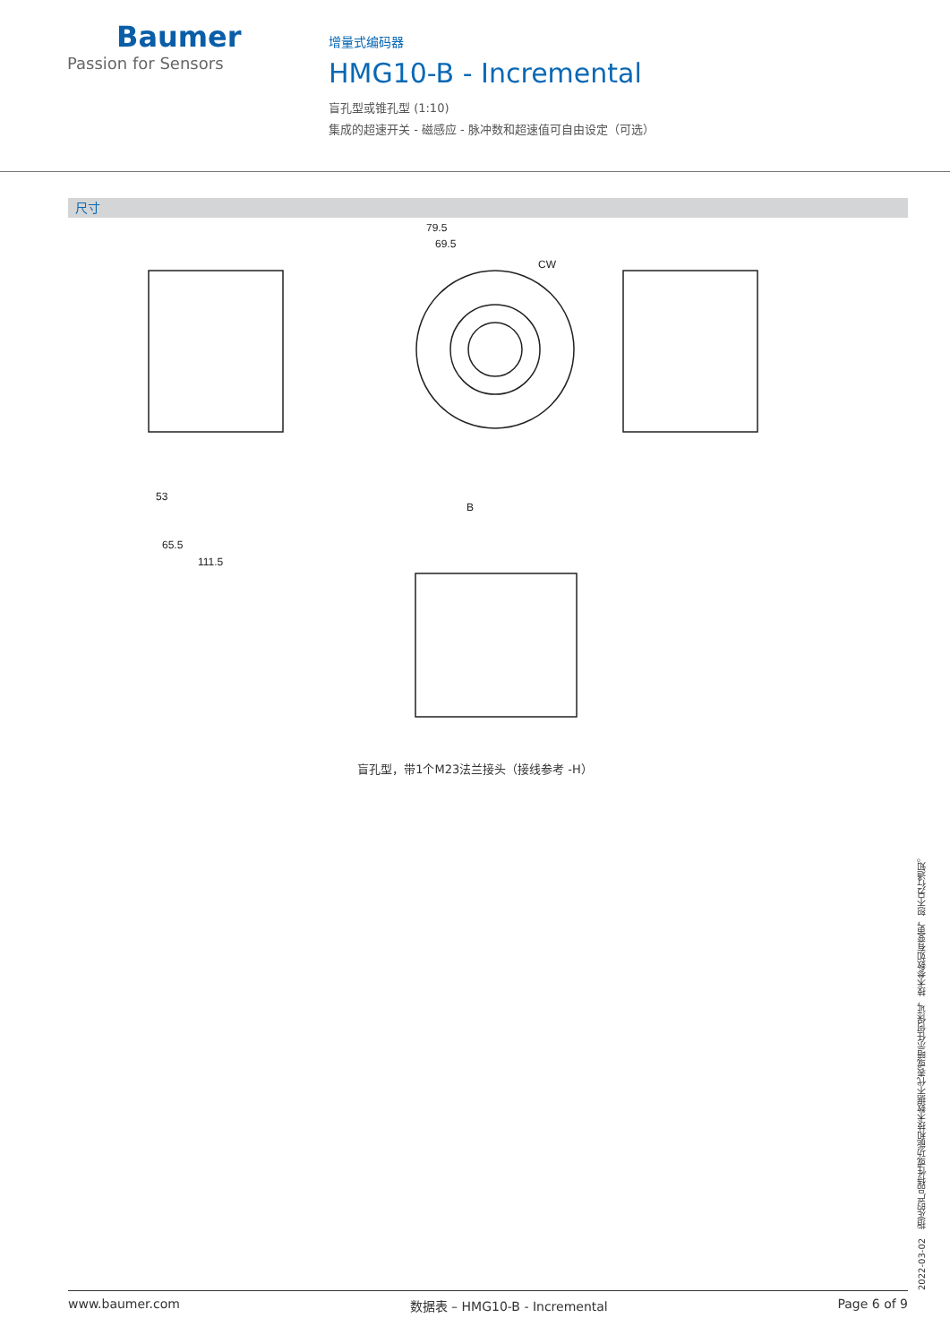Baumer
Passion for Sensors
增量式编码器
HMG10-B - Incremental
盲孔型或锥孔型 (1:10)
集成的超速开关 - 磁感应 - 脉冲数和超速值可自由设定（可选）
尺寸
79.5
69.5
CW
53
65.5
111.5
B
盲孔型，带1个M23法兰接头（接线参考 -H）
2022-03-02　指定的产品特性或功能和技术数据不代表或暗示任何保证，技术参数如有变更，恕不另行通知。
www.baumer.com 数据表 – HMG10-B - Incremental Page 6 of 9